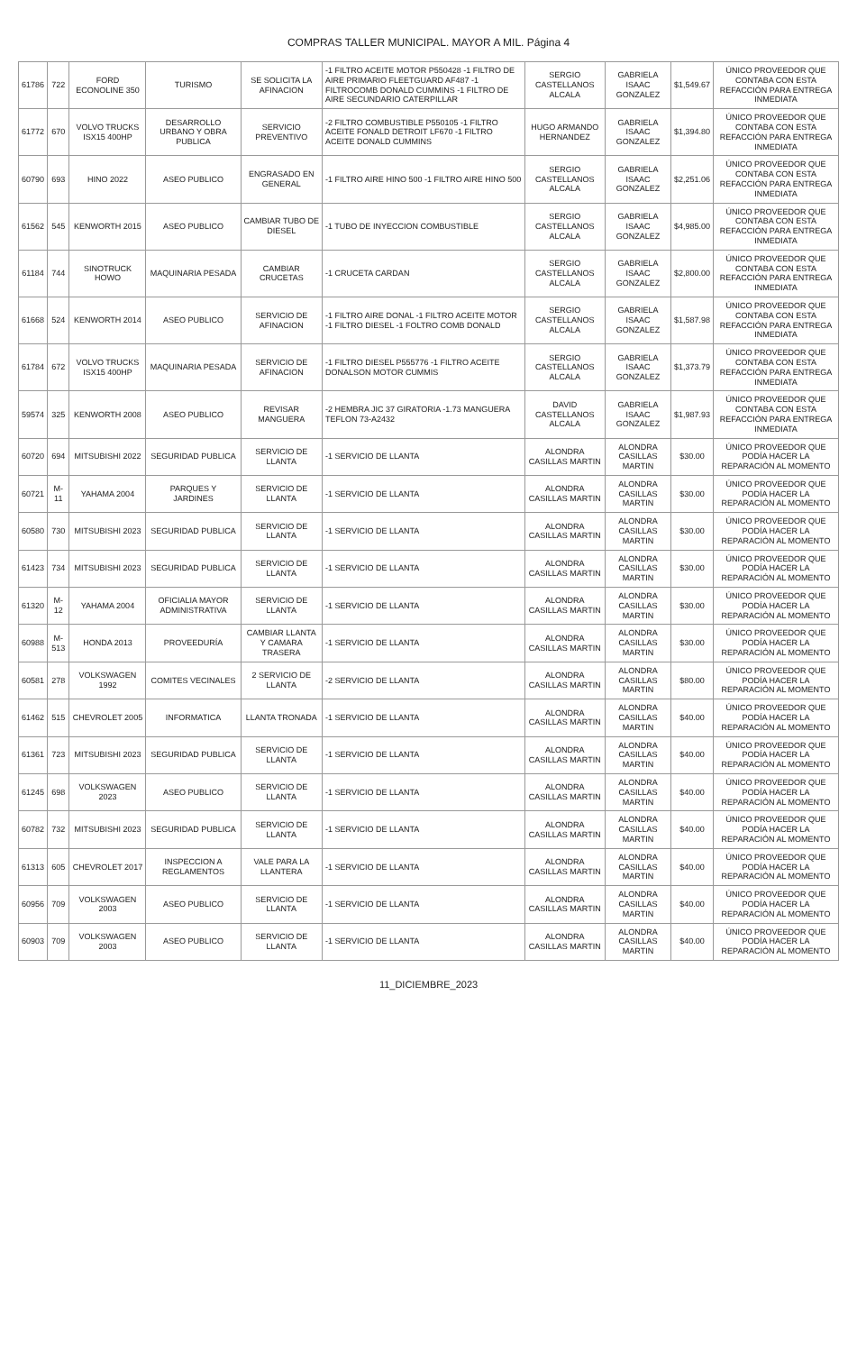COMPRAS TALLER MUNICIPAL. MAYOR A MIL. Página 4
| 61786 | 722 | FORD ECONOLINE 350 | TURISMO | SE SOLICITA LA AFINACION | -1 FILTRO ACEITE MOTOR P550428 -1 FILTRO DE AIRE PRIMARIO FLEETGUARD AF487 -1 FILTROCOMB DONALD CUMMINS -1 FILTRO DE AIRE SECUNDARIO CATERPILLAR | SERGIO CASTELLANOS ALCALA | GABRIELA ISAAC GONZALEZ | $1,549.67 | ÚNICO PROVEEDOR QUE CONTABA CON ESTA REFACCIÓN PARA ENTREGA INMEDIATA |
| 61772 | 670 | VOLVO TRUCKS ISX15 400HP | DESARROLLO URBANO Y OBRA PUBLICA | SERVICIO PREVENTIVO | -2 FILTRO COMBUSTIBLE P550105 -1 FILTRO ACEITE FONALD DETROIT LF670 -1 FILTRO ACEITE DONALD CUMMINS | HUGO ARMANDO HERNANDEZ | GABRIELA ISAAC GONZALEZ | $1,394.80 | ÚNICO PROVEEDOR QUE CONTABA CON ESTA REFACCIÓN PARA ENTREGA INMEDIATA |
| 60790 | 693 | HINO 2022 | ASEO PUBLICO | ENGRASADO EN GENERAL | -1 FILTRO AIRE HINO 500 -1 FILTRO AIRE HINO 500 | SERGIO CASTELLANOS ALCALA | GABRIELA ISAAC GONZALEZ | $2,251.06 | ÚNICO PROVEEDOR QUE CONTABA CON ESTA REFACCIÓN PARA ENTREGA INMEDIATA |
| 61562 | 545 | KENWORTH 2015 | ASEO PUBLICO | CAMBIAR TUBO DE DIESEL | -1 TUBO DE INYECCION COMBUSTIBLE | SERGIO CASTELLANOS ALCALA | GABRIELA ISAAC GONZALEZ | $4,985.00 | ÚNICO PROVEEDOR QUE CONTABA CON ESTA REFACCIÓN PARA ENTREGA INMEDIATA |
| 61184 | 744 | SINOTRUCK HOWO | MAQUINARIA PESADA | CAMBIAR CRUCETAS | -1 CRUCETA CARDAN | SERGIO CASTELLANOS ALCALA | GABRIELA ISAAC GONZALEZ | $2,800.00 | ÚNICO PROVEEDOR QUE CONTABA CON ESTA REFACCIÓN PARA ENTREGA INMEDIATA |
| 61668 | 524 | KENWORTH 2014 | ASEO PUBLICO | SERVICIO DE AFINACION | -1 FILTRO AIRE DONAL -1 FILTRO ACEITE MOTOR -1 FILTRO DIESEL -1 FOLTRO COMB DONALD | SERGIO CASTELLANOS ALCALA | GABRIELA ISAAC GONZALEZ | $1,587.98 | ÚNICO PROVEEDOR QUE CONTABA CON ESTA REFACCIÓN PARA ENTREGA INMEDIATA |
| 61784 | 672 | VOLVO TRUCKS ISX15 400HP | MAQUINARIA PESADA | SERVICIO DE AFINACION | -1 FILTRO DIESEL P555776 -1 FILTRO ACEITE DONALSON MOTOR CUMMIS | SERGIO CASTELLANOS ALCALA | GABRIELA ISAAC GONZALEZ | $1,373.79 | ÚNICO PROVEEDOR QUE CONTABA CON ESTA REFACCIÓN PARA ENTREGA INMEDIATA |
| 59574 | 325 | KENWORTH 2008 | ASEO PUBLICO | REVISAR MANGUERA | -2 HEMBRA JIC 37 GIRATORIA -1.73 MANGUERA TEFLON 73-A2432 | DAVID CASTELLANOS ALCALA | GABRIELA ISAAC GONZALEZ | $1,987.93 | ÚNICO PROVEEDOR QUE CONTABA CON ESTA REFACCIÓN PARA ENTREGA INMEDIATA |
| 60720 | 694 | MITSUBISHI 2022 | SEGURIDAD PUBLICA | SERVICIO DE LLANTA | -1 SERVICIO DE LLANTA | ALONDRA CASILLAS MARTIN | ALONDRA CASILLAS MARTIN | $30.00 | ÚNICO PROVEEDOR QUE PODÍA HACER LA REPARACIÓN AL MOMENTO |
| 60721 | M-11 | YAHAMA 2004 | PARQUES Y JARDINES | SERVICIO DE LLANTA | -1 SERVICIO DE LLANTA | ALONDRA CASILLAS MARTIN | ALONDRA CASILLAS MARTIN | $30.00 | ÚNICO PROVEEDOR QUE PODÍA HACER LA REPARACIÓN AL MOMENTO |
| 60580 | 730 | MITSUBISHI 2023 | SEGURIDAD PUBLICA | SERVICIO DE LLANTA | -1 SERVICIO DE LLANTA | ALONDRA CASILLAS MARTIN | ALONDRA CASILLAS MARTIN | $30.00 | ÚNICO PROVEEDOR QUE PODÍA HACER LA REPARACIÓN AL MOMENTO |
| 61423 | 734 | MITSUBISHI 2023 | SEGURIDAD PUBLICA | SERVICIO DE LLANTA | -1 SERVICIO DE LLANTA | ALONDRA CASILLAS MARTIN | ALONDRA CASILLAS MARTIN | $30.00 | ÚNICO PROVEEDOR QUE PODÍA HACER LA REPARACIÓN AL MOMENTO |
| 61320 | M-12 | YAHAMA 2004 | OFICIALIA MAYOR ADMINISTRATIVA | SERVICIO DE LLANTA | -1 SERVICIO DE LLANTA | ALONDRA CASILLAS MARTIN | ALONDRA CASILLAS MARTIN | $30.00 | ÚNICO PROVEEDOR QUE PODÍA HACER LA REPARACIÓN AL MOMENTO |
| 60988 | M-513 | HONDA 2013 | PROVEEDURÍA | CAMBIAR LLANTA Y CAMARA TRASERA | -1 SERVICIO DE LLANTA | ALONDRA CASILLAS MARTIN | ALONDRA CASILLAS MARTIN | $30.00 | ÚNICO PROVEEDOR QUE PODÍA HACER LA REPARACIÓN AL MOMENTO |
| 60581 | 278 | VOLKSWAGEN 1992 | COMITES VECINALES | 2 SERVICIO DE LLANTA | -2 SERVICIO DE LLANTA | ALONDRA CASILLAS MARTIN | ALONDRA CASILLAS MARTIN | $80.00 | ÚNICO PROVEEDOR QUE PODÍA HACER LA REPARACIÓN AL MOMENTO |
| 61462 | 515 | CHEVROLET 2005 | INFORMATICA | LLANTA TRONADA | -1 SERVICIO DE LLANTA | ALONDRA CASILLAS MARTIN | ALONDRA CASILLAS MARTIN | $40.00 | ÚNICO PROVEEDOR QUE PODÍA HACER LA REPARACIÓN AL MOMENTO |
| 61361 | 723 | MITSUBISHI 2023 | SEGURIDAD PUBLICA | SERVICIO DE LLANTA | -1 SERVICIO DE LLANTA | ALONDRA CASILLAS MARTIN | ALONDRA CASILLAS MARTIN | $40.00 | ÚNICO PROVEEDOR QUE PODÍA HACER LA REPARACIÓN AL MOMENTO |
| 61245 | 698 | VOLKSWAGEN 2023 | ASEO PUBLICO | SERVICIO DE LLANTA | -1 SERVICIO DE LLANTA | ALONDRA CASILLAS MARTIN | ALONDRA CASILLAS MARTIN | $40.00 | ÚNICO PROVEEDOR QUE PODÍA HACER LA REPARACIÓN AL MOMENTO |
| 60782 | 732 | MITSUBISHI 2023 | SEGURIDAD PUBLICA | SERVICIO DE LLANTA | -1 SERVICIO DE LLANTA | ALONDRA CASILLAS MARTIN | ALONDRA CASILLAS MARTIN | $40.00 | ÚNICO PROVEEDOR QUE PODÍA HACER LA REPARACIÓN AL MOMENTO |
| 61313 | 605 | CHEVROLET 2017 | INSPECCION A REGLAMENTOS | VALE PARA LA LLANTERA | -1 SERVICIO DE LLANTA | ALONDRA CASILLAS MARTIN | ALONDRA CASILLAS MARTIN | $40.00 | ÚNICO PROVEEDOR QUE PODÍA HACER LA REPARACIÓN AL MOMENTO |
| 60956 | 709 | VOLKSWAGEN 2003 | ASEO PUBLICO | SERVICIO DE LLANTA | -1 SERVICIO DE LLANTA | ALONDRA CASILLAS MARTIN | ALONDRA CASILLAS MARTIN | $40.00 | ÚNICO PROVEEDOR QUE PODÍA HACER LA REPARACIÓN AL MOMENTO |
| 60903 | 709 | VOLKSWAGEN 2003 | ASEO PUBLICO | SERVICIO DE LLANTA | -1 SERVICIO DE LLANTA | ALONDRA CASILLAS MARTIN | ALONDRA CASILLAS MARTIN | $40.00 | ÚNICO PROVEEDOR QUE PODÍA HACER LA REPARACIÓN AL MOMENTO |
11_DICIEMBRE_2023